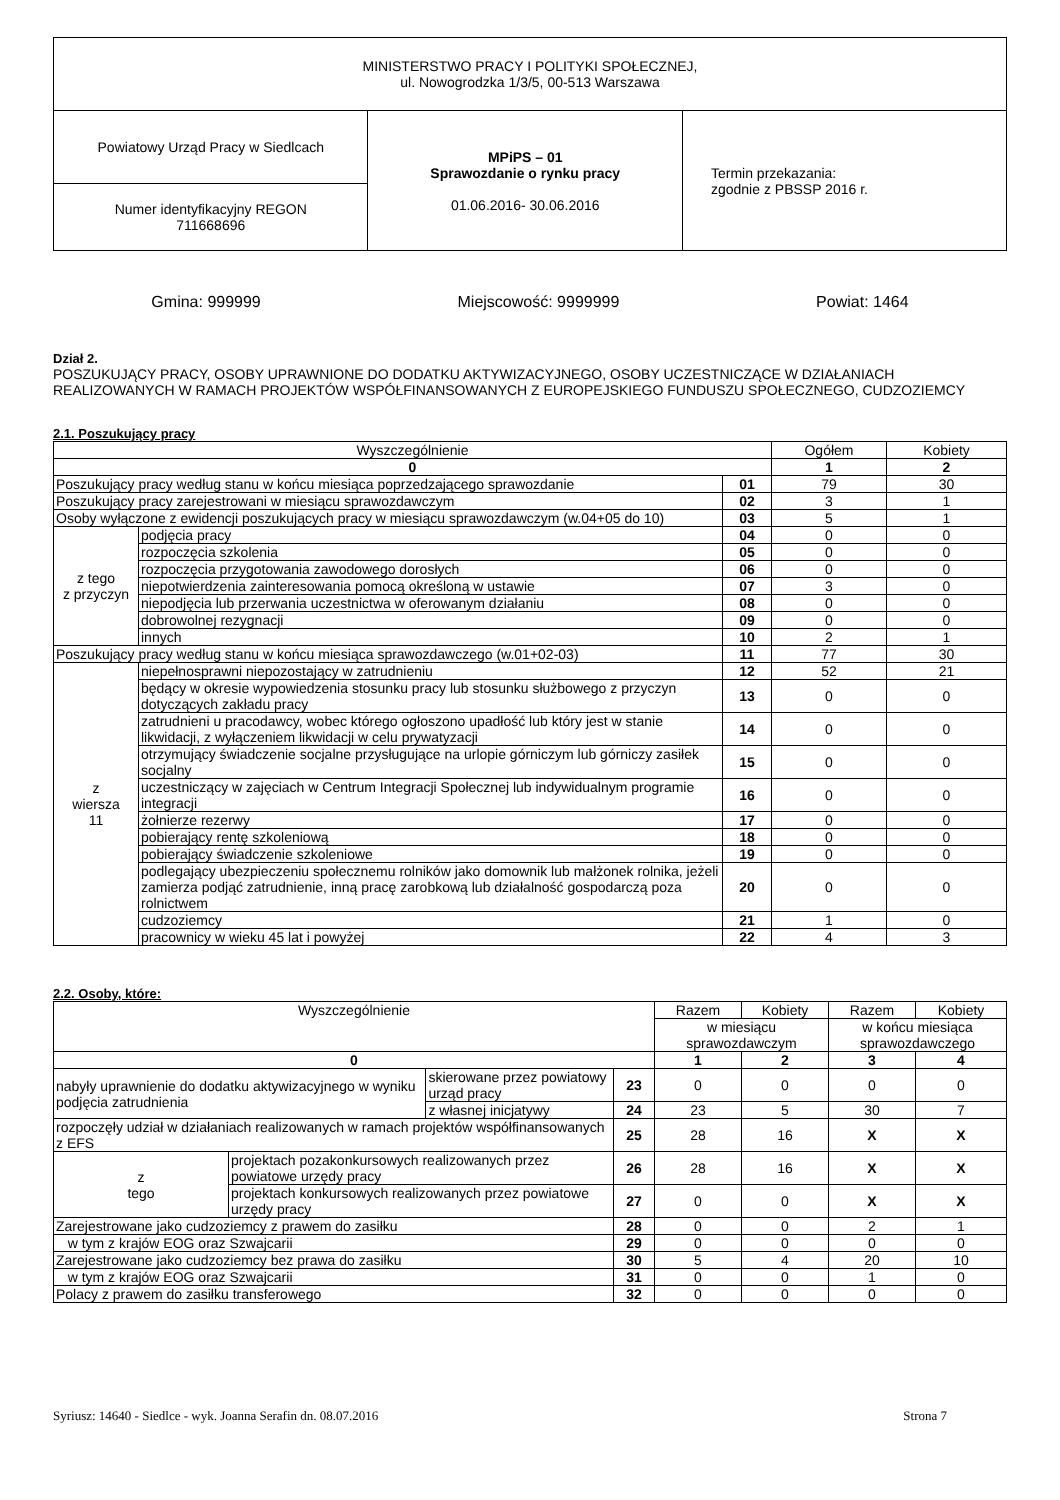| MINISTERSTWO PRACY I POLITYKI SPOŁECZNEJ, ul. Nowogrodzka 1/3/5, 00-513 Warszawa | | |
| Powiatowy Urząd Pracy w Siedlcach | MPiPS – 01 Sprawozdanie o rynku pracy 01.06.2016- 30.06.2016 | Termin przekazania: zgodnie z PBSSP 2016 r. |
| Numer identyfikacyjny REGON 711668696 | | |
Gmina: 999999 Miejscowość: 9999999 Powiat: 1464
Dział 2.
POSZUKUJĄCY PRACY, OSOBY UPRAWNIONE DO DODATKU AKTYWIZACYJNEGO, OSOBY UCZESTNICZĄCE W DZIAŁANIACH REALIZOWANYCH W RAMACH PROJEKTÓW WSPÓŁFINANSOWANYCH Z EUROPEJSKIEGO FUNDUSZU SPOŁECZNEGO, CUDZOZIEMCY
2.1. Poszukujący pracy
| Wyszczególnienie | | | Ogółem | Kobiety |
| --- | --- | --- | --- | --- |
| 0 | | | 1 | 2 |
| Poszukujący pracy według stanu w końcu miesiąca poprzedzającego sprawozdanie | | 01 | 79 | 30 |
| Poszukujący pracy zarejestrowani w miesiącu sprawozdawczym | | 02 | 3 | 1 |
| Osoby wyłączone z ewidencji poszukujących pracy w miesiącu sprawozdawczym (w.04+05 do 10) | | 03 | 5 | 1 |
| z tego z przyczyn | podjęcia pracy | 04 | 0 | 0 |
| | rozpoczęcia szkolenia | 05 | 0 | 0 |
| | rozpoczęcia przygotowania zawodowego dorosłych | 06 | 0 | 0 |
| | niepotwierdzenia zainteresowania pomocą określoną w ustawie | 07 | 3 | 0 |
| | niepodjęcia lub przerwania uczestnictwa w oferowanym działaniu | 08 | 0 | 0 |
| | dobrowolnej rezygnacji | 09 | 0 | 0 |
| | innych | 10 | 2 | 1 |
| Poszukujący pracy według stanu w końcu miesiąca sprawozdawczego (w.01+02-03) | | 11 | 77 | 30 |
| z wiersza 11 | niepełnosprawni niepozostający w zatrudnieniu | 12 | 52 | 21 |
| | będący w okresie wypowiedzenia stosunku pracy lub stosunku służbowego z przyczyn dotyczących zakładu pracy | 13 | 0 | 0 |
| | zatrudnieni u pracodawcy, wobec którego ogłoszono upadłość lub który jest w stanie likwidacji, z wyłączeniem likwidacji w celu prywatyzacji | 14 | 0 | 0 |
| | otrzymujący świadczenie socjalne przysługujące na urlopie górniczym lub górniczy zasiłek socjalny | 15 | 0 | 0 |
| | uczestniczący w zajęciach w Centrum Integracji Społecznej lub indywidualnym programie integracji | 16 | 0 | 0 |
| | żołnierze rezerwy | 17 | 0 | 0 |
| | pobierający rentę szkoleniową | 18 | 0 | 0 |
| | pobierający świadczenie szkoleniowe | 19 | 0 | 0 |
| | podlegający ubezpieczeniu społecznemu rolników jako domownik lub małżonek rolnika, jeżeli zamierza podjąć zatrudnienie, inną pracę zarobkową lub działalność gospodarczą poza rolnictwem | 20 | 0 | 0 |
| | cudzoziemcy | 21 | 1 | 0 |
| | pracownicy w wieku 45 lat i powyżej | 22 | 4 | 3 |
2.2. Osoby, które:
| Wyszczególnienie | | | | Razem | Kobiety | Razem | Kobiety |
| --- | --- | --- | --- | --- | --- | --- | --- |
| | | | | w miesiącu sprawozdawczym | | w końcu miesiąca sprawozdawczego | |
| 0 | | | | 1 | 2 | 3 | 4 |
| nabyły uprawnienie do dodatku aktywizacyjnego w wyniku podjęcia zatrudnienia | | skierowane przez powiatowy urząd pracy | 23 | 0 | 0 | 0 | 0 |
| | | z własnej inicjatywy | 24 | 23 | 5 | 30 | 7 |
| rozpoczęły udział w działaniach realizowanych w ramach projektów współfinansowanych z EFS | | | 25 | 28 | 16 | X | X |
| z tego | projektach pozakonkursowych realizowanych przez powiatowe urzędy pracy | | 26 | 28 | 16 | X | X |
| | projektach konkursowych realizowanych przez powiatowe urzędy pracy | | 27 | 0 | 0 | X | X |
| Zarejestrowane jako cudzoziemcy z prawem do zasiłku | | | 28 | 0 | 0 | 2 | 1 |
| w tym z krajów EOG oraz Szwajcarii | | | 29 | 0 | 0 | 0 | 0 |
| Zarejestrowane jako cudzoziemcy bez prawa do zasiłku | | | 30 | 5 | 4 | 20 | 10 |
| w tym z krajów EOG oraz Szwajcarii | | | 31 | 0 | 0 | 1 | 0 |
| Polacy z prawem do zasiłku transferowego | | | 32 | 0 | 0 | 0 | 0 |
Syriusz: 14640 - Siedlce - wyk. Joanna Serafin dn. 08.07.2016 Strona 7